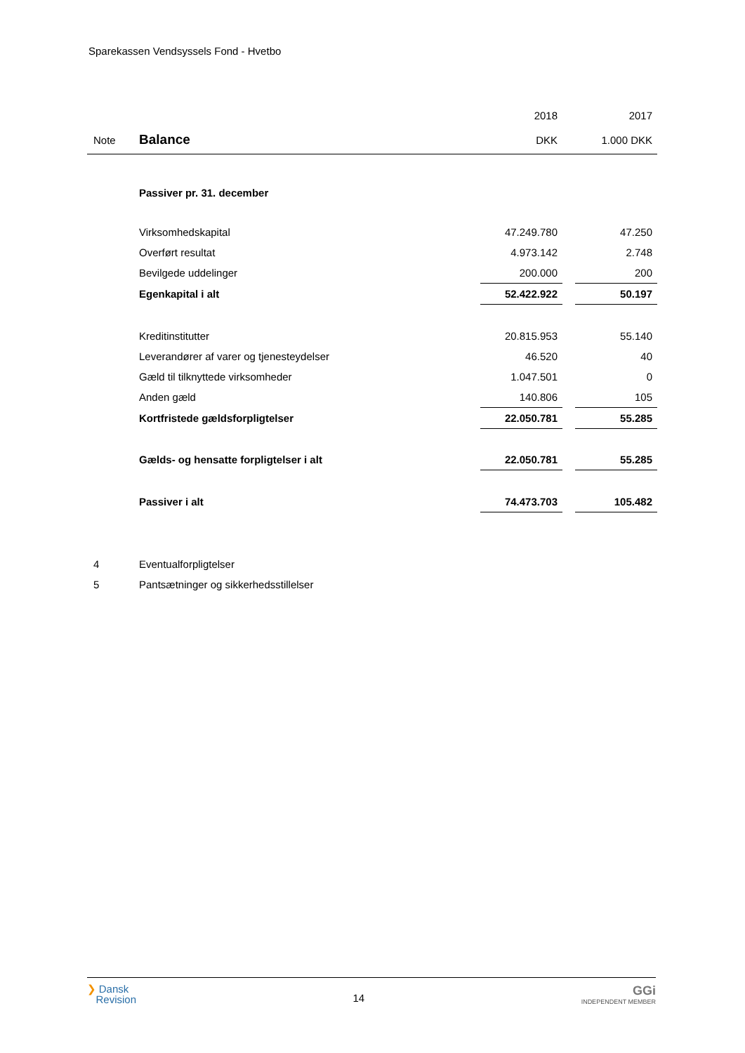Sparekassen Vendsyssels Fond - Hvetbo
| | | 2018 | | 2017 |
| --- | --- | --- | --- | --- |
| Note | Balance | DKK | | 1.000 DKK |
| | Passiver pr. 31. december | | | |
| | Virksomhedskapital | 47.249.780 | | 47.250 |
| | Overført resultat | 4.973.142 | | 2.748 |
| | Bevilgede uddelinger | 200.000 | | 200 |
| | Egenkapital i alt | 52.422.922 | | 50.197 |
| | Kreditinstitutter | 20.815.953 | | 55.140 |
| | Leverandører af varer og tjenesteydelser | 46.520 | | 40 |
| | Gæld til tilknyttede virksomheder | 1.047.501 | | 0 |
| | Anden gæld | 140.806 | | 105 |
| | Kortfristede gældsforpligtelser | 22.050.781 | | 55.285 |
| | Gælds- og hensatte forpligtelser i alt | 22.050.781 | | 55.285 |
| | Passiver i alt | 74.473.703 | | 105.482 |
| 4 | Eventualforpligtelser | | | |
| 5 | Pantsætninger og sikkerhedsstillelser | | | |
❯ Dansk
Revision
14
GGi
INDEPENDENT MEMBER